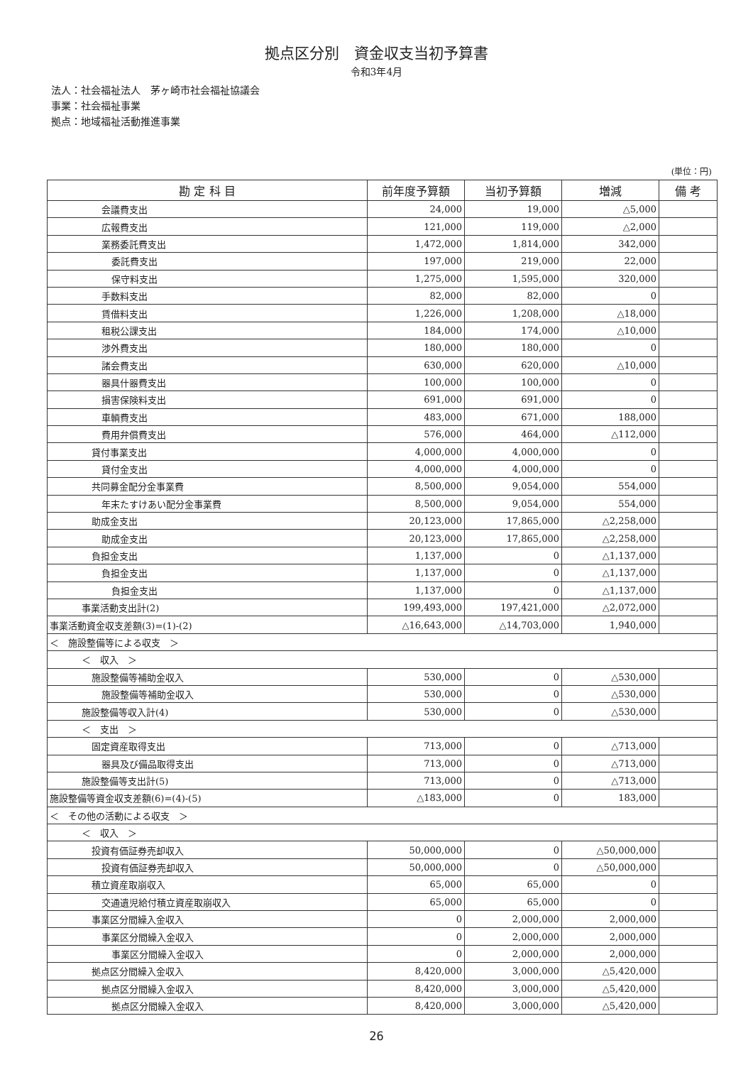拠点区分別　資金収支当初予算書
令和3年4月
法人：社会福祉法人　茅ヶ崎市社会福祉協議会
事業：社会福祉事業
拠点：地域福祉活動推進事業
(単位：円)
| 勘 定 科 目 | 前年度予算額 | 当初予算額 | 増減 | 備 考 |
| --- | --- | --- | --- | --- |
| 会議費支出 | 24,000 | 19,000 | △5,000 | |
| 広報費支出 | 121,000 | 119,000 | △2,000 | |
| 業務委託費支出 | 1,472,000 | 1,814,000 | 342,000 | |
| 委託費支出 | 197,000 | 219,000 | 22,000 | |
| 保守料支出 | 1,275,000 | 1,595,000 | 320,000 | |
| 手数料支出 | 82,000 | 82,000 | 0 | |
| 賃借料支出 | 1,226,000 | 1,208,000 | △18,000 | |
| 租税公課支出 | 184,000 | 174,000 | △10,000 | |
| 渉外費支出 | 180,000 | 180,000 | 0 | |
| 諸会費支出 | 630,000 | 620,000 | △10,000 | |
| 器具什器費支出 | 100,000 | 100,000 | 0 | |
| 損害保険料支出 | 691,000 | 691,000 | 0 | |
| 車輌費支出 | 483,000 | 671,000 | 188,000 | |
| 費用弁償費支出 | 576,000 | 464,000 | △112,000 | |
| 貸付事業支出 | 4,000,000 | 4,000,000 | 0 | |
| 貸付金支出 | 4,000,000 | 4,000,000 | 0 | |
| 共同募金配分金事業費 | 8,500,000 | 9,054,000 | 554,000 | |
| 年末たすけあい配分金事業費 | 8,500,000 | 9,054,000 | 554,000 | |
| 助成金支出 | 20,123,000 | 17,865,000 | △2,258,000 | |
| 助成金支出 | 20,123,000 | 17,865,000 | △2,258,000 | |
| 負担金支出 | 1,137,000 | 0 | △1,137,000 | |
| 負担金支出 | 1,137,000 | 0 | △1,137,000 | |
| 負担金支出 | 1,137,000 | 0 | △1,137,000 | |
| 事業活動支出計(2) | 199,493,000 | 197,421,000 | △2,072,000 | |
| 事業活動資金収支差額(3)=(1)-(2) | △16,643,000 | △14,703,000 | 1,940,000 | |
| ＜ 施設整備等による収支 ＞ | | | | |
| ＜ 収入 ＞ | | | | |
| 施設整備等補助金収入 | 530,000 | 0 | △530,000 | |
| 施設整備等補助金収入 | 530,000 | 0 | △530,000 | |
| 施設整備等収入計(4) | 530,000 | 0 | △530,000 | |
| ＜ 支出 ＞ | | | | |
| 固定資産取得支出 | 713,000 | 0 | △713,000 | |
| 器具及び備品取得支出 | 713,000 | 0 | △713,000 | |
| 施設整備等支出計(5) | 713,000 | 0 | △713,000 | |
| 施設整備等資金収支差額(6)=(4)-(5) | △183,000 | 0 | 183,000 | |
| ＜ その他の活動による収支 ＞ | | | | |
| ＜ 収入 ＞ | | | | |
| 投資有価証券売却収入 | 50,000,000 | 0 | △50,000,000 | |
| 投資有価証券売却収入 | 50,000,000 | 0 | △50,000,000 | |
| 積立資産取崩収入 | 65,000 | 65,000 | 0 | |
| 交通遺児給付積立資産取崩収入 | 65,000 | 65,000 | 0 | |
| 事業区分間繰入金収入 | 0 | 2,000,000 | 2,000,000 | |
| 事業区分間繰入金収入 | 0 | 2,000,000 | 2,000,000 | |
| 事業区分間繰入金収入 | 0 | 2,000,000 | 2,000,000 | |
| 拠点区分間繰入金収入 | 8,420,000 | 3,000,000 | △5,420,000 | |
| 拠点区分間繰入金収入 | 8,420,000 | 3,000,000 | △5,420,000 | |
| 拠点区分間繰入金収入 | 8,420,000 | 3,000,000 | △5,420,000 | |
26